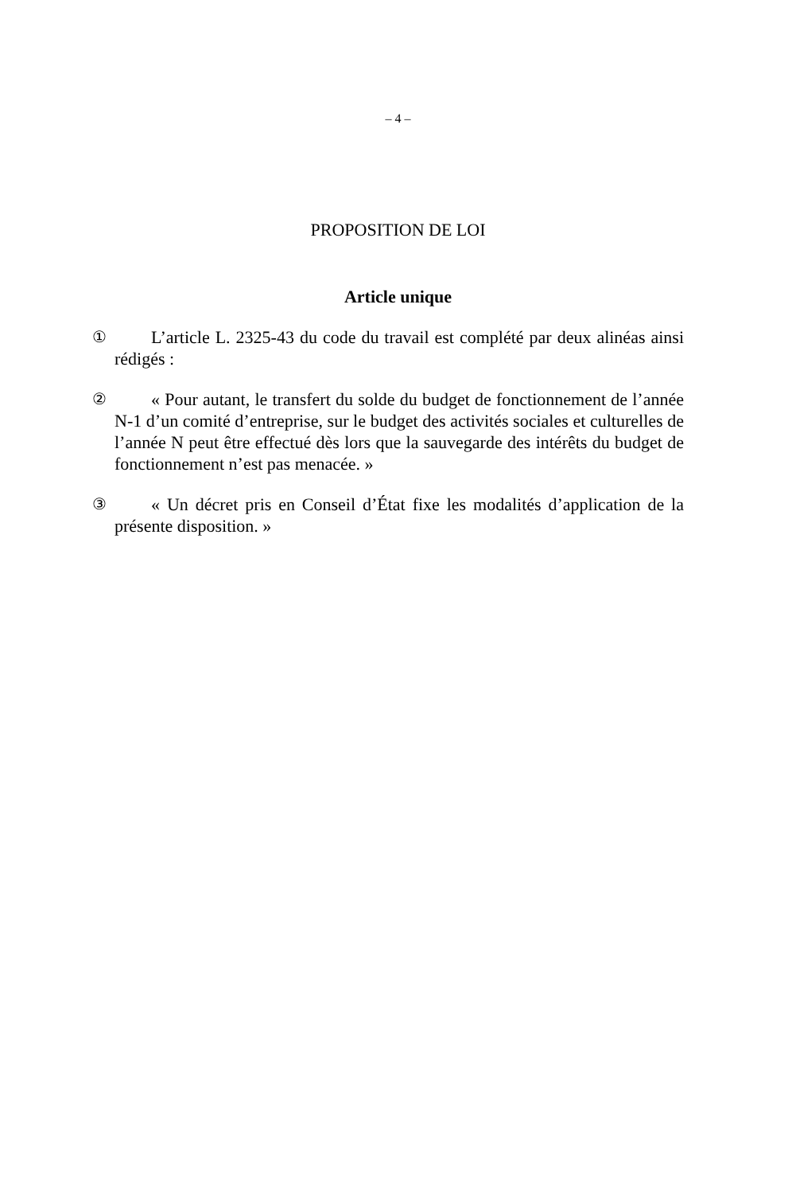– 4 –
PROPOSITION DE LOI
Article unique
① L’article L. 2325-43 du code du travail est complété par deux alinéas ainsi rédigés :
② « Pour autant, le transfert du solde du budget de fonctionnement de l’année N-1 d’un comité d’entreprise, sur le budget des activités sociales et culturelles de l’année N peut être effectué dès lors que la sauvegarde des intérêts du budget de fonctionnement n’est pas menacée. »
③ « Un décret pris en Conseil d’État fixe les modalités d’application de la présente disposition. »